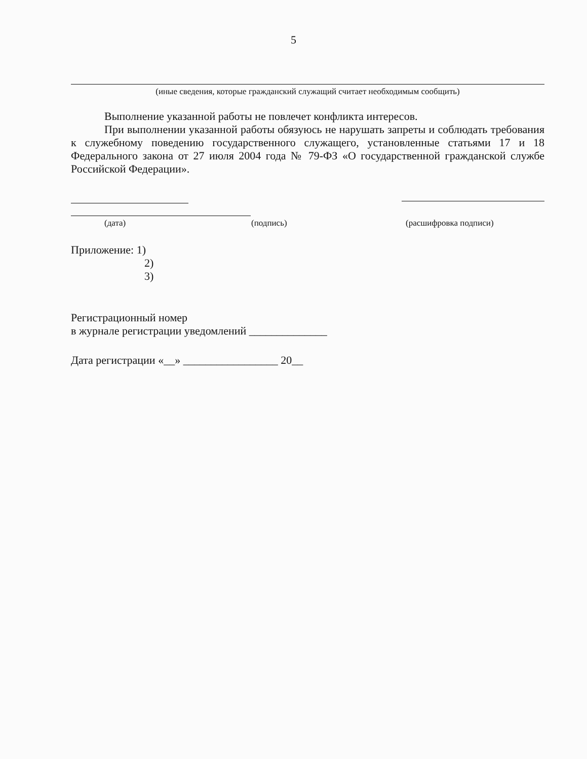5
(иные сведения, которые гражданский служащий считает необходимым сообщить)
Выполнение указанной работы не повлечет конфликта интересов.
При выполнении указанной работы обязуюсь не нарушать запреты и соблюдать требования к служебному поведению государственного служащего, установленные статьями 17 и 18 Федерального закона от 27 июля 2004 года № 79-ФЗ «О государственной гражданской службе Российской Федерации».
(дата) (подпись) (расшифровка подписи)
Приложение: 1)
2)
3)
Регистрационный номер
в журнале регистрации уведомлений ______________
Дата регистрации «__» _________________ 20__